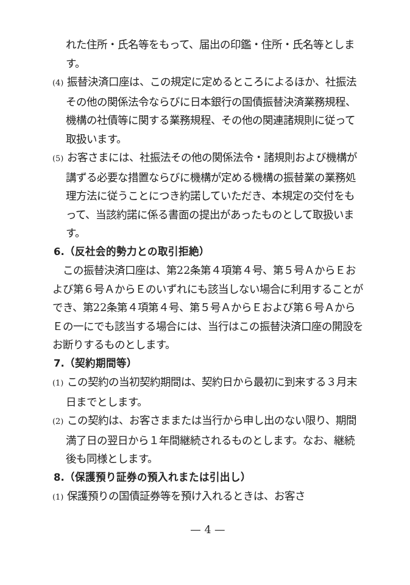れた住所・氏名等をもって、届出の印鑑・住所・氏名等とします。
(4) 振替決済口座は、この規定に定めるところによるほか、社振法その他の関係法令ならびに日本銀行の国債振替決済業務規程、機構の社債等に関する業務規程、その他の関連諸規則に従って取扱います。
(5) お客さまには、社振法その他の関係法令・諸規則および機構が講ずる必要な措置ならびに機構が定める機構の振替業の業務処理方法に従うことにつき約諾していただき、本規定の交付をもって、当該約諾に係る書面の提出があったものとして取扱います。
6.（反社会的勢力との取引拒絶）
この振替決済口座は、第22条第４項第４号、第５号ＡからＥおよび第６号ＡからＥのいずれにも該当しない場合に利用することができ、第22条第４項第４号、第５号ＡからＥおよび第６号ＡからＥの一にでも該当する場合には、当行はこの振替決済口座の開設をお断りするものとします。
7.（契約期間等）
(1) この契約の当初契約期間は、契約日から最初に到来する３月末日までとします。
(2) この契約は、お客さままたは当行から申し出のない限り、期間満了日の翌日から１年間継続されるものとします。なお、継続後も同様とします。
8.（保護預り証券の預入れまたは引出し）
(1) 保護預りの国債証券等を預け入れるときは、お客さ
— 4 —